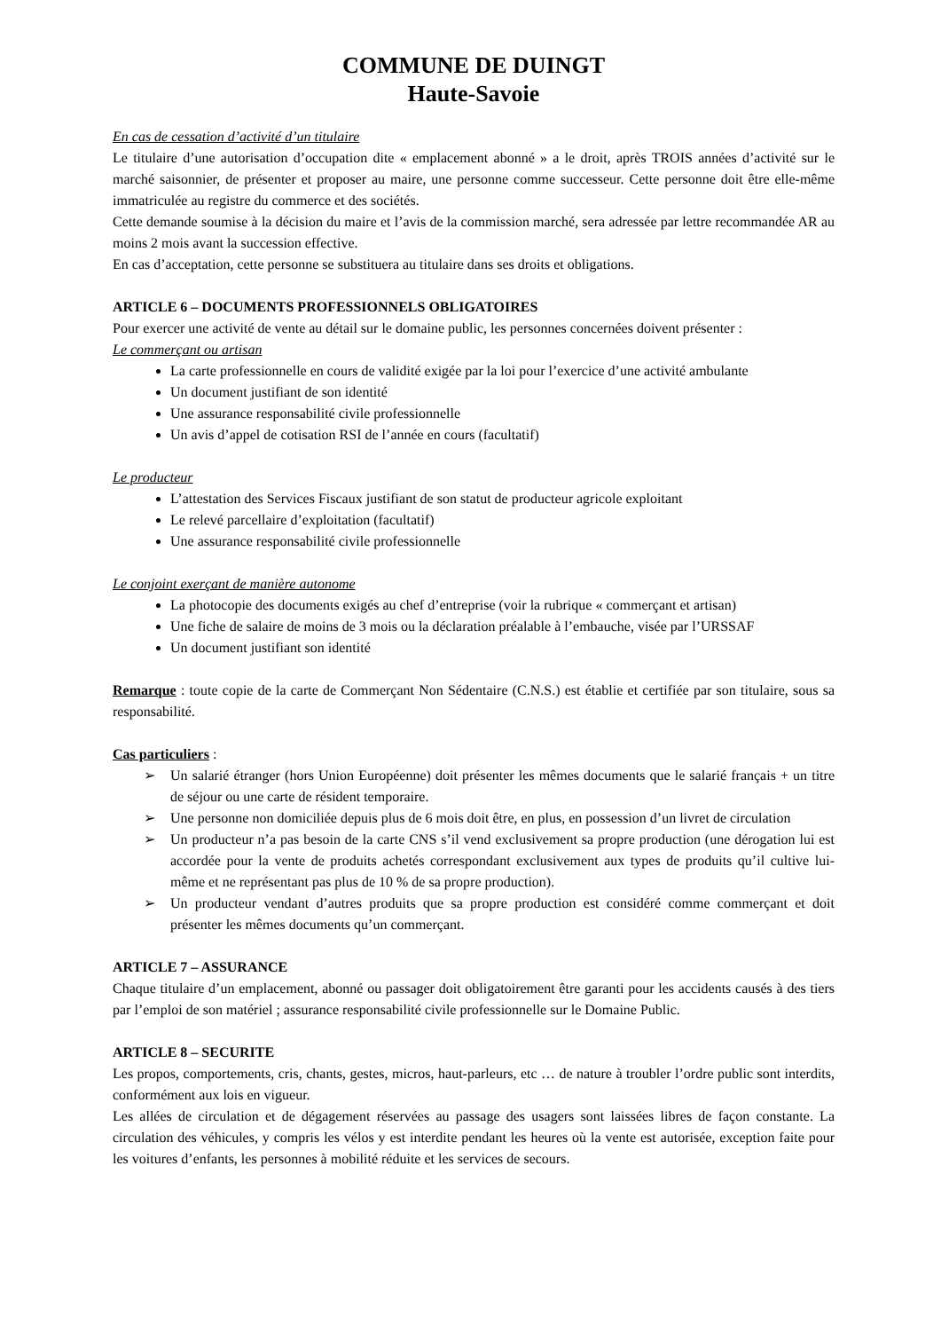COMMUNE DE DUINGT
Haute-Savoie
En cas de cessation d’activité d’un titulaire
Le titulaire d’une autorisation d’occupation dite « emplacement abonné » a le droit, après TROIS années d’activité sur le marché saisonnier, de présenter et proposer au maire, une personne comme successeur. Cette personne doit être elle-même immatriculée au registre du commerce et des sociétés.
Cette demande soumise à la décision du maire et l’avis de la commission marché, sera adressée par lettre recommandée AR au moins 2 mois avant la succession effective.
En cas d’acceptation, cette personne se substituera au titulaire dans ses droits et obligations.
ARTICLE 6 – DOCUMENTS PROFESSIONNELS OBLIGATOIRES
Pour exercer une activité de vente au détail sur le domaine public, les personnes concernées doivent présenter :
Le commerçant ou artisan
La carte professionnelle en cours de validité exigée par la loi pour l’exercice d’une activité ambulante
Un document justifiant de son identité
Une assurance responsabilité civile professionnelle
Un avis d’appel de cotisation RSI de l’année en cours (facultatif)
Le producteur
L’attestation des Services Fiscaux justifiant de son statut de producteur agricole exploitant
Le relevé parcellaire d’exploitation (facultatif)
Une assurance responsabilité civile professionnelle
Le conjoint exerçant de manière autonome
La photocopie des documents exigés au chef d’entreprise (voir la rubrique « commerçant et artisan)
Une fiche de salaire de moins de 3 mois ou la déclaration préalable à l’embauche, visée par l’URSSAF
Un document justifiant son identité
Remarque : toute copie de la carte de Commerçant Non Sédentaire (C.N.S.) est établie et certifiée par son titulaire, sous sa responsabilité.
Cas particuliers :
➢ Un salarié étranger (hors Union Européenne) doit présenter les mêmes documents que le salarié français + un titre de séjour ou une carte de résident temporaire.
➢ Une personne non domiciliée depuis plus de 6 mois doit être, en plus, en possession d’un livret de circulation
➢ Un producteur n’a pas besoin de la carte CNS s’il vend exclusivement sa propre production (une dérogation lui est accordée pour la vente de produits achetés correspondant exclusivement aux types de produits qu’il cultive lui-même et ne représentant pas plus de 10 % de sa propre production).
➢ Un producteur vendant d’autres produits que sa propre production est considéré comme commerçant et doit présenter les mêmes documents qu’un commerçant.
ARTICLE 7 – ASSURANCE
Chaque titulaire d’un emplacement, abonné ou passager doit obligatoirement être garanti pour les accidents causés à des tiers par l’emploi de son matériel ; assurance responsabilité civile professionnelle sur le Domaine Public.
ARTICLE 8 – SECURITE
Les propos, comportements, cris, chants, gestes, micros, haut-parleurs, etc … de nature à troubler l’ordre public sont interdits, conformément aux lois en vigueur.
Les allées de circulation et de dégagement réservées au passage des usagers sont laissées libres de façon constante. La circulation des véhicules, y compris les vélos y est interdite pendant les heures où la vente est autorisée, exception faite pour les voitures d’enfants, les personnes à mobilité réduite et les services de secours.